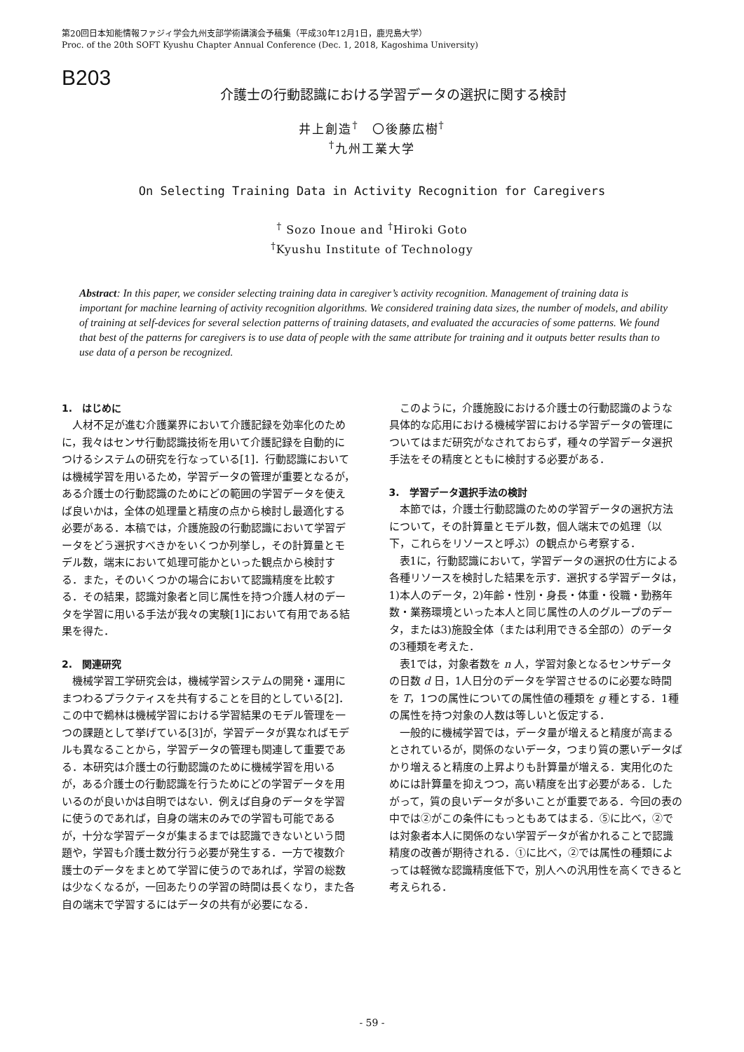第20回日本知能情報ファジィ学会九州支部学術講演会予稿集（平成30年12月1日，鹿児島大学）
Proc. of the 20th SOFT Kyushu Chapter Annual Conference (Dec. 1, 2018, Kagoshima University)
B203
介護士の行動認識における学習データの選択に関する検討
井上創造<sup>†</sup>　〇後藤広樹<sup>†</sup>
<sup>†</sup> 九州工業大学
On Selecting Training Data in Activity Recognition for Caregivers
<sup>†</sup> Sozo Inoue and <sup>†</sup>Hiroki Goto
<sup>†</sup> Kyushu Institute of Technology
Abstract: In this paper, we consider selecting training data in caregiver’s activity recognition. Management of training data is important for machine learning of activity recognition algorithms. We considered training data sizes, the number of models, and ability of training at self-devices for several selection patterns of training datasets, and evaluated the accuracies of some patterns. We found that best of the patterns for caregivers is to use data of people with the same attribute for training and it outputs better results than to use data of a person be recognized.
1.　はじめに
人材不足が進む介護業界において介護記録を効率化のために，我々はセンサ行動認識技術を用いて介護記録を自動的につけるシステムの研究を行なっている[1]．行動認識においては機械学習を用いるため，学習データの管理が重要となるが，ある介護士の行動認識のためにどの範囲の学習データを使えば良いかは，全体の処理量と精度の点から検討し最適化する必要がある．本稿では，介護施設の行動認識において学習データをどう選択すべきかをいくつか列挙し，その計算量とモデル数，端末において処理可能かといった観点から検討する．また，そのいくつかの場合において認識精度を比較する．その結果，認識対象者と同じ属性を持つ介護人材のデータを学習に用いる手法が我々の実験[1]において有用である結果を得た．
2.　関連研究
機械学習工学研究会は，機械学習システムの開発・運用にまつわるプラクティスを共有することを目的としている[2]．この中で鵜林は機械学習における学習結果のモデル管理を一つの課題として挙げている[3]が，学習データが異なればモデルも異なることから，学習データの管理も関連して重要である．本研究は介護士の行動認識のために機械学習を用いるが，ある介護士の行動認識を行うためにどの学習データを用いるのが良いかは自明ではない．例えば自身のデータを学習に使うのであれば，自身の端末のみでの学習も可能であるが，十分な学習データが集まるまでは認識できないという問題や，学習も介護士数分行う必要が発生する．一方で複数介護士のデータをまとめて学習に使うのであれば，学習の総数は少なくなるが，一回あたりの学習の時間は長くなり，また各自の端末で学習するにはデータの共有が必要になる．
このように，介護施設における介護士の行動認識のような具体的な応用における機械学習における学習データの管理についてはまだ研究がなされておらず，種々の学習データ選択手法をその精度とともに検討する必要がある．
3.　学習データ選択手法の検討
本節では，介護士行動認識のための学習データの選択方法について，その計算量とモデル数，個人端末での処理（以下，これらをリソースと呼ぶ）の観点から考察する．
表1に，行動認識において，学習データの選択の仕方による各種リソースを検討した結果を示す．選択する学習データは，1)本人のデータ，2)年齢・性別・身長・体重・役職・勤務年数・業務環境といった本人と同じ属性の人のグループのデータ，または3)施設全体（または利用できる全部の）のデータの3種類を考えた．
表1では，対象者数を n 人，学習対象となるセンサデータの日数 d 日，1人日分のデータを学習させるのに必要な時間を T，1つの属性についての属性値の種類を g 種とする．1種の属性を持つ対象の人数は等しいと仮定する．
一般的に機械学習では，データ量が増えると精度が高まるとされているが，関係のないデータ，つまり質の悪いデータばかり増えると精度の上昇よりも計算量が増える．実用化のためには計算量を抑えつつ，高い精度を出す必要がある．したがって，質の良いデータが多いことが重要である．今回の表の中では②がこの条件にもっともあてはまる．⑤に比べ，②では対象者本人に関係のない学習データが省かれることで認識精度の改善が期待される．①に比べ，②では属性の種類によっては軽微な認識精度低下で，別人への汎用性を高くできると考えられる．
- 59 -